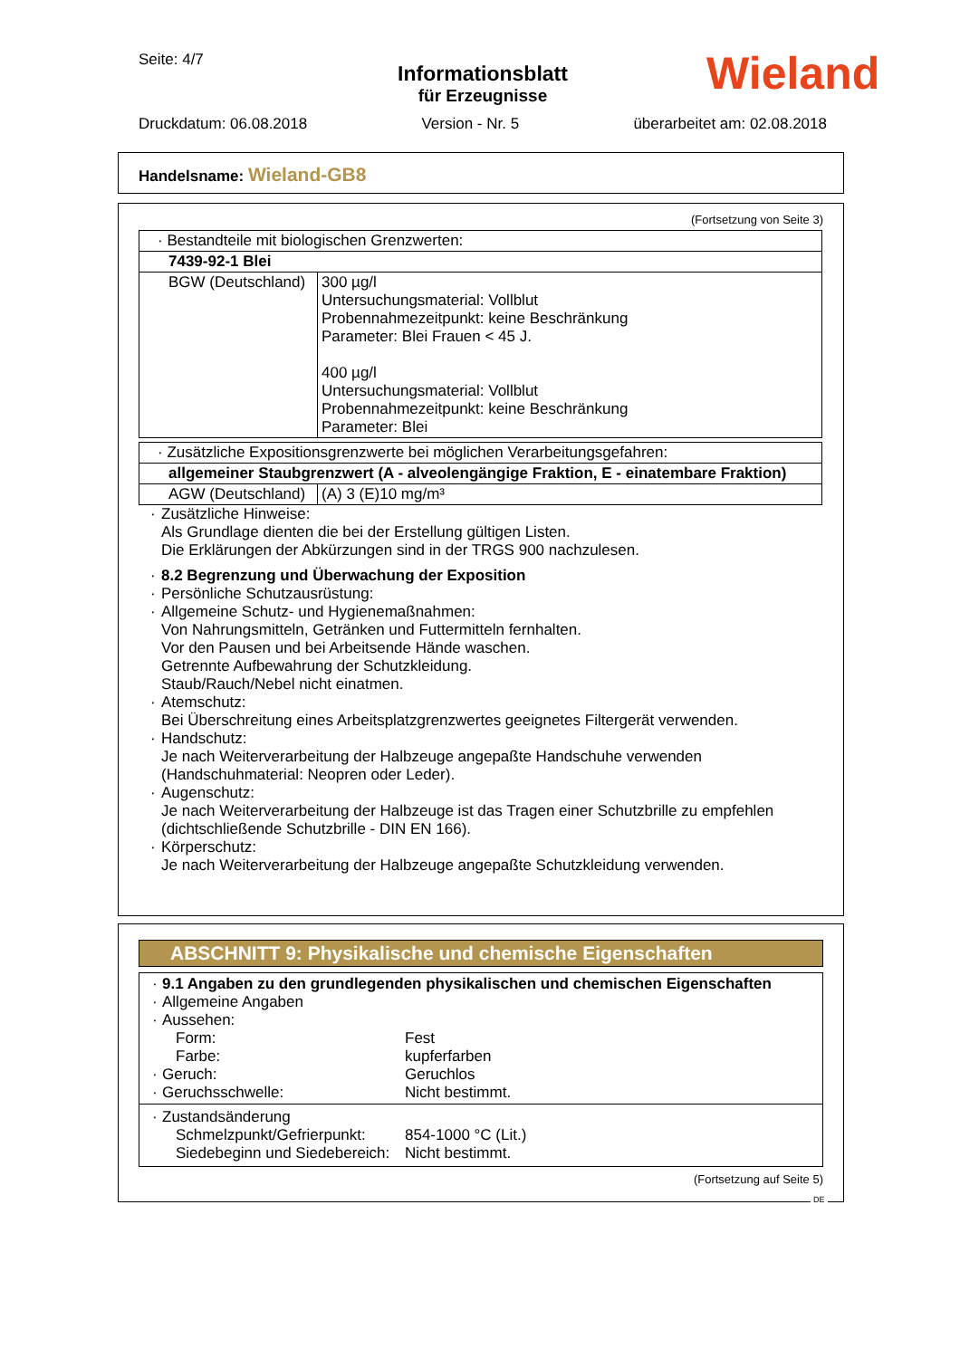Seite: 4/7
Informationsblatt
für Erzeugnisse
Druckdatum: 06.08.2018 Version - Nr. 5 überarbeitet am: 02.08.2018
Wieland
Handelsname: Wieland-GB8
(Fortsetzung von Seite 3)
| · Bestandteile mit biologischen Grenzwerten: | |
| 7439-92-1 Blei | |
| BGW (Deutschland) | 300 µg/l Untersuchungsmaterial: Vollblut Probennahmezeitpunkt: keine Beschränkung Parameter: Blei Frauen < 45 J. 400 µg/l Untersuchungsmaterial: Vollblut Probennahmezeitpunkt: keine Beschränkung Parameter: Blei |
| · Zusätzliche Expositionsgrenzwerte bei möglichen Verarbeitungsgefahren: | |
| allgemeiner Staubgrenzwert (A - alveolengängige Fraktion, E - einatembare Fraktion) | |
| AGW (Deutschland) | (A) 3 (E)10 mg/m³ |
· Zusätzliche Hinweise:
Als Grundlage dienten die bei der Erstellung gültigen Listen.
Die Erklärungen der Abkürzungen sind in der TRGS 900 nachzulesen.
· 8.2 Begrenzung und Überwachung der Exposition
· Persönliche Schutzausrüstung:
· Allgemeine Schutz- und Hygienemaßnahmen:
Von Nahrungsmitteln, Getränken und Futtermitteln fernhalten.
Vor den Pausen und bei Arbeitsende Hände waschen.
Getrennte Aufbewahrung der Schutzkleidung.
Staub/Rauch/Nebel nicht einatmen.
· Atemschutz:
Bei Überschreitung eines Arbeitsplatzgrenzwertes geeignetes Filtergerät verwenden.
· Handschutz:
Je nach Weiterverarbeitung der Halbzeuge angepaßte Handschuhe verwenden
(Handschuhmaterial: Neopren oder Leder).
· Augenschutz:
Je nach Weiterverarbeitung der Halbzeuge ist das Tragen einer Schutzbrille zu empfehlen
(dichtschließende Schutzbrille - DIN EN 166).
· Körperschutz:
Je nach Weiterverarbeitung der Halbzeuge angepaßte Schutzkleidung verwenden.
ABSCHNITT 9: Physikalische und chemische Eigenschaften
· 9.1 Angaben zu den grundlegenden physikalischen und chemischen Eigenschaften
· Allgemeine Angaben
· Aussehen:
Form: Fest
Farbe: kupferfarben
· Geruch: Geruchlos
· Geruchsschwelle: Nicht bestimmt.
· Zustandsänderung
Schmelzpunkt/Gefrierpunkt: 854-1000 °C (Lit.)
Siedebeginn und Siedebereich: Nicht bestimmt.
(Fortsetzung auf Seite 5)
DE